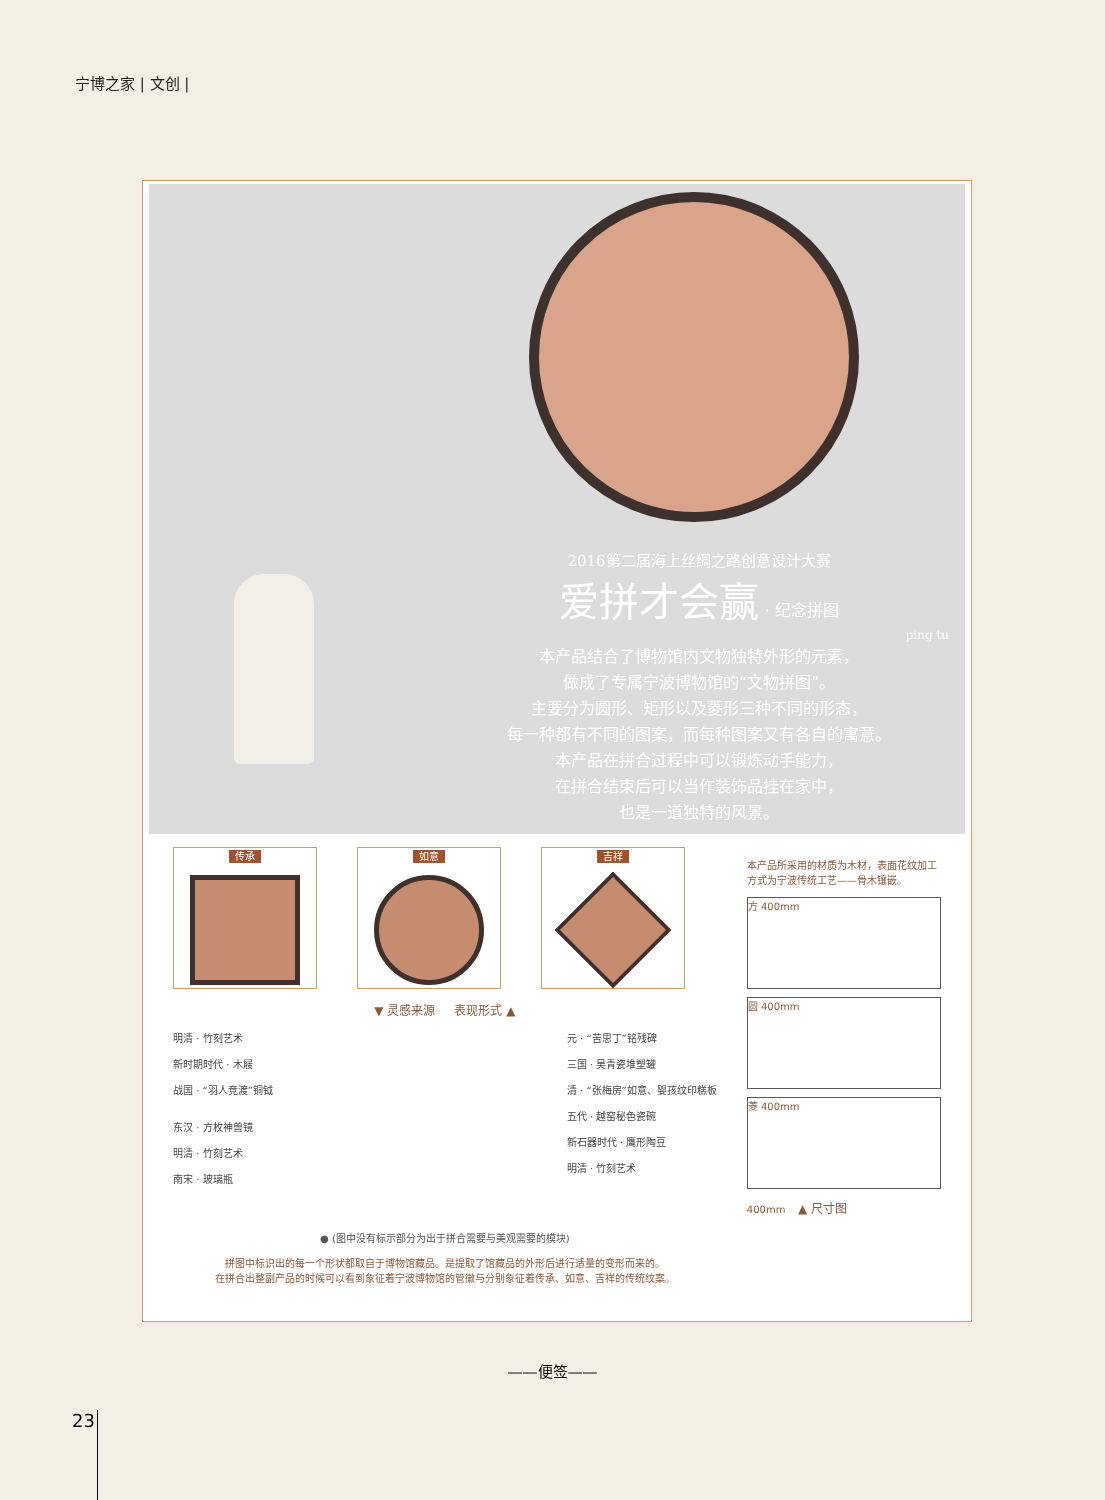宁博之家 | 文创 |
2016第二届海上丝绸之路创意设计大赛
爱拼才会赢 · 纪念拼图
ping tu
本产品结合了博物馆内文物独特外形的元素，
做成了专属宁波博物馆的“文物拼图”。
主要分为圆形、矩形以及菱形三种不同的形态，
每一种都有不同的图案，而每种图案又有各自的寓意。
本产品在拼合过程中可以锻炼动手能力，
在拼合结束后可以当作装饰品挂在家中，
也是一道独特的风景。
传承 如意 吉祥
▼ 灵感来源 表现形式 ▲
明清 · 竹刻艺术
新时期时代 · 木屐
战国 · “羽人竞渡”铜钺
东汉 · 方枚神兽镜
明清 · 竹刻艺术
南宋 · 玻璃瓶
元 · “苦思丁”铭残碑
三国 · 吴青瓷堆塑罐
清 · “张梅房”如意、婴孩纹印糕板
五代 · 越窑秘色瓷碗
新石器时代 · 鹰形陶豆
明清 · 竹刻艺术
● (图中没有标示部分为出于拼合需要与美观需要的模块)
拼图中标识出的每一个形状都取自于博物馆藏品。是提取了馆藏品的外形后进行适量的变形而来的。
在拼合出整副产品的时候可以看到象征着宁波博物馆的管徽与分别象征着传承、如意、吉祥的传统纹案。
本产品所采用的材质为木材，表面花纹加工方式为宁波传统工艺——骨木镶嵌。
方 400mm
圆 400mm
菱 400mm
400mm ▲ 尺寸图
——便签——
23